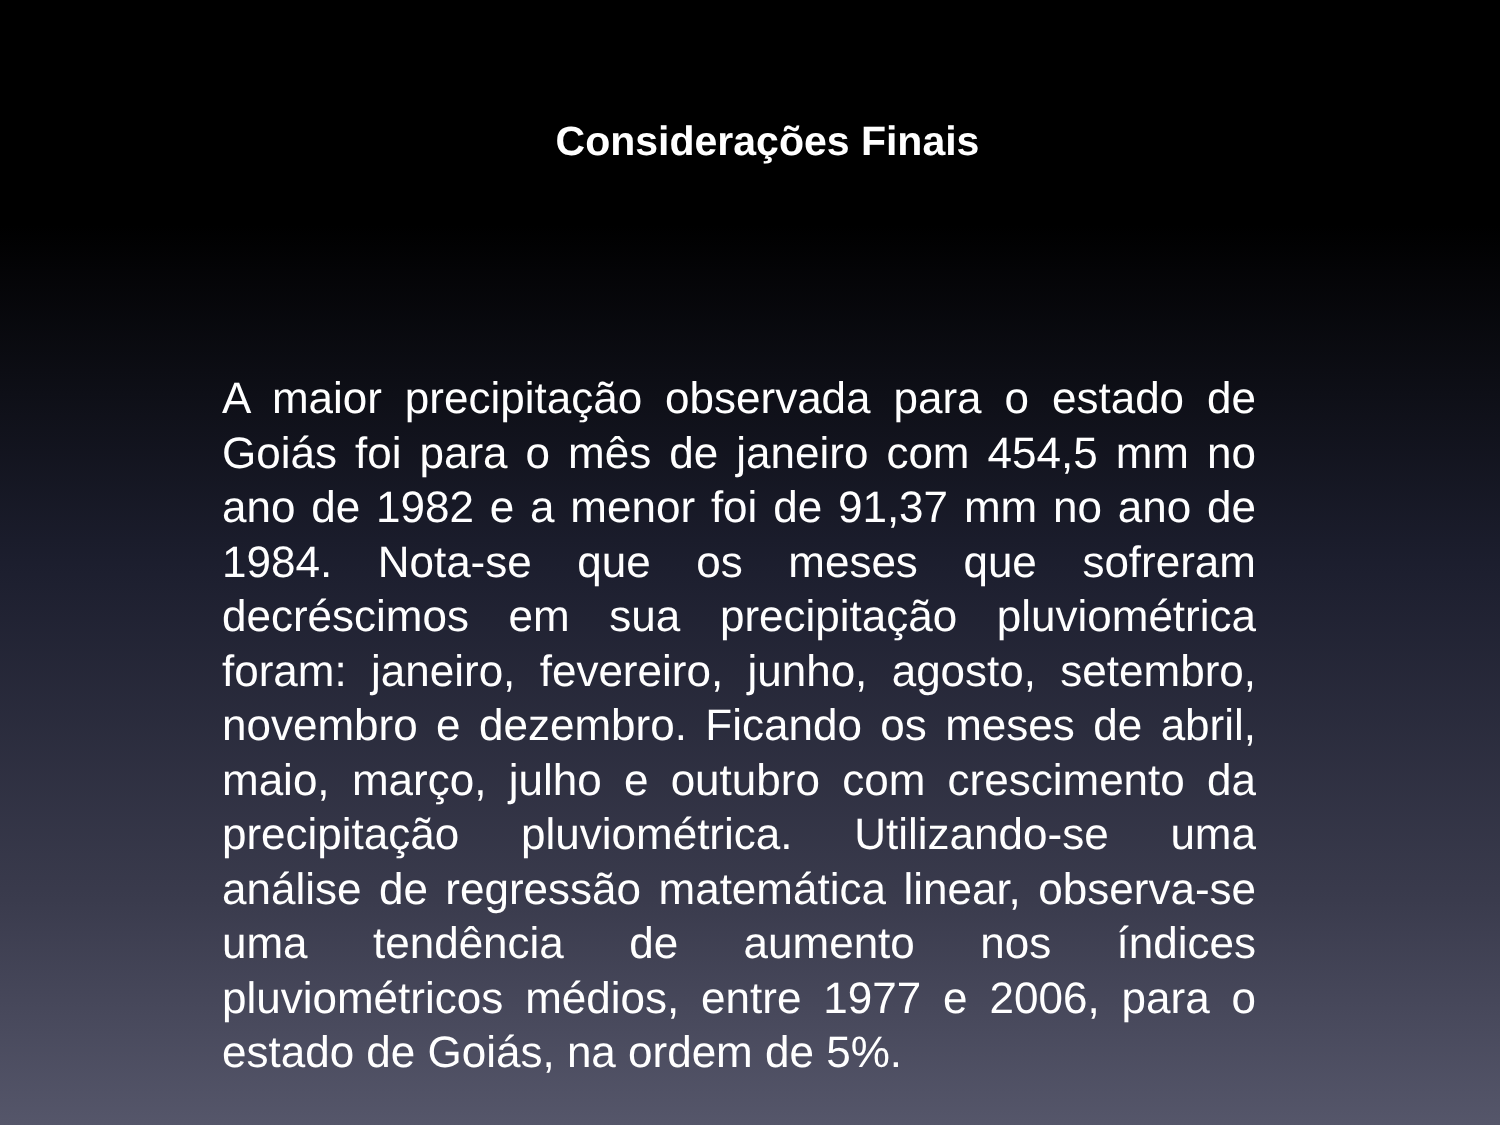Considerações Finais
A maior precipitação observada para o estado de Goiás foi para o mês de janeiro com 454,5 mm no ano de 1982 e a menor foi de 91,37 mm no ano de 1984. Nota-se que os meses que sofreram decréscimos em sua precipitação pluviométrica foram: janeiro, fevereiro, junho, agosto, setembro, novembro e dezembro. Ficando os meses de abril, maio, março, julho e outubro com crescimento da precipitação pluviométrica. Utilizando-se uma análise de regressão matemática linear, observa-se uma tendência de aumento nos índices pluviométricos médios, entre 1977 e 2006, para o estado de Goiás, na ordem de 5%.